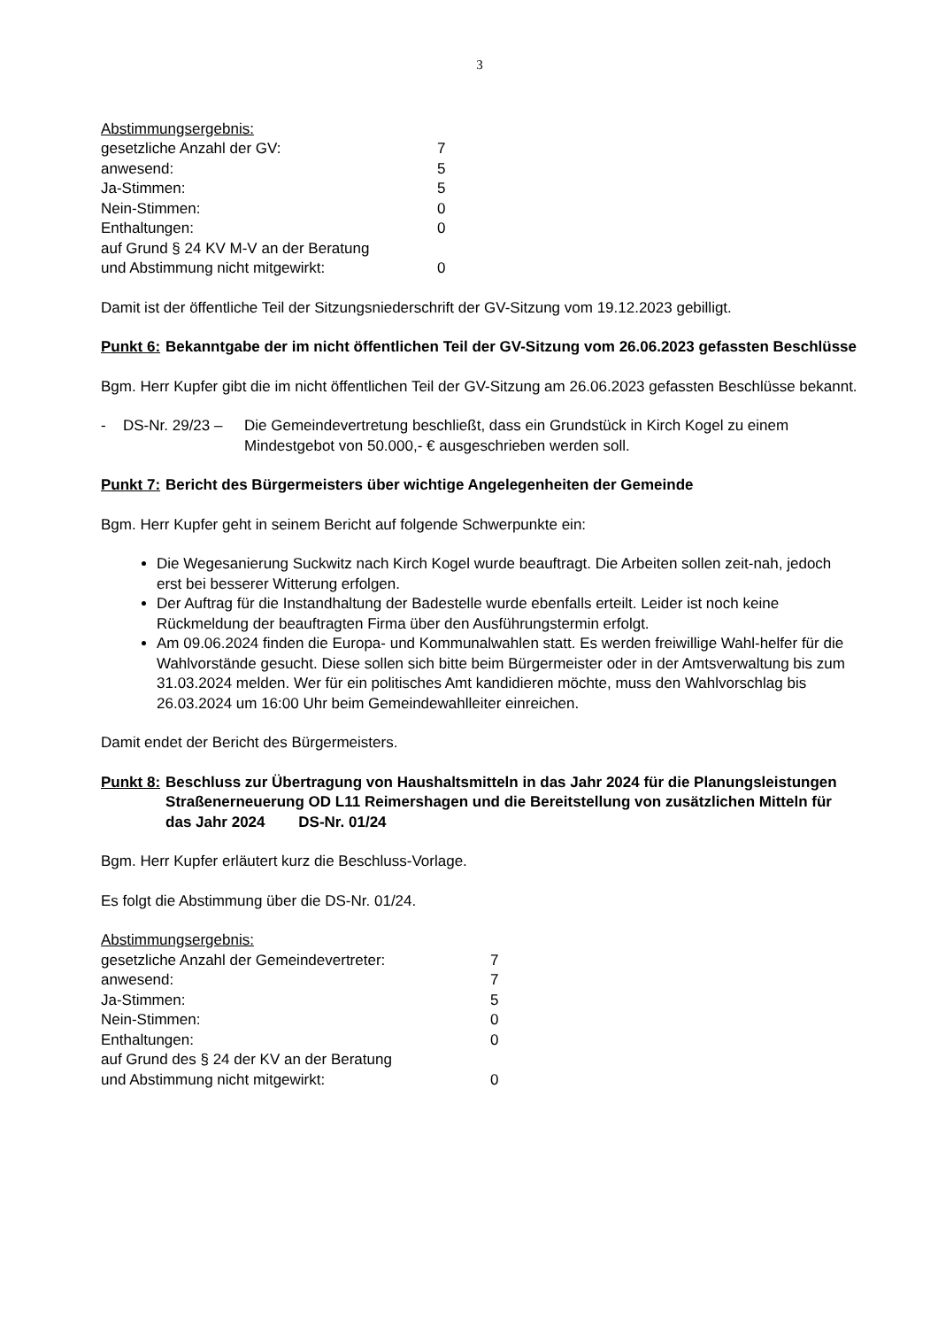3
Abstimmungsergebnis:
gesetzliche Anzahl der GV: 7
anwesend: 5
Ja-Stimmen: 5
Nein-Stimmen: 0
Enthaltungen: 0
auf Grund § 24 KV M-V an der Beratung
und Abstimmung nicht mitgewirkt: 0
Damit ist der öffentliche Teil der Sitzungsniederschrift der GV-Sitzung vom 19.12.2023 gebilligt.
Punkt 6: Bekanntgabe der im nicht öffentlichen Teil der GV-Sitzung vom 26.06.2023 gefassten Beschlüsse
Bgm. Herr Kupfer gibt die im nicht öffentlichen Teil der GV-Sitzung am 26.06.2023 gefassten Beschlüsse bekannt.
- DS-Nr. 29/23 – Die Gemeindevertretung beschließt, dass ein Grundstück in Kirch Kogel zu einem Mindestgebot von 50.000,- € ausgeschrieben werden soll.
Punkt 7: Bericht des Bürgermeisters über wichtige Angelegenheiten der Gemeinde
Bgm. Herr Kupfer geht in seinem Bericht auf folgende Schwerpunkte ein:
Die Wegesanierung Suckwitz nach Kirch Kogel wurde beauftragt. Die Arbeiten sollen zeit-nah, jedoch erst bei besserer Witterung erfolgen.
Der Auftrag für die Instandhaltung der Badestelle wurde ebenfalls erteilt. Leider ist noch keine Rückmeldung der beauftragten Firma über den Ausführungstermin erfolgt.
Am 09.06.2024 finden die Europa- und Kommunalwahlen statt. Es werden freiwillige Wahl-helfer für die Wahlvorstände gesucht. Diese sollen sich bitte beim Bürgermeister oder in der Amtsverwaltung bis zum 31.03.2024 melden. Wer für ein politisches Amt kandidieren möchte, muss den Wahlvorschlag bis 26.03.2024 um 16:00 Uhr beim Gemeindewahlleiter einreichen.
Damit endet der Bericht des Bürgermeisters.
Punkt 8: Beschluss zur Übertragung von Haushaltsmitteln in das Jahr 2024 für die Planungsleistungen Straßenerneuerung OD L11 Reimershagen und die Bereitstellung von zusätzlichen Mitteln für das Jahr 2024 DS-Nr. 01/24
Bgm. Herr Kupfer erläutert kurz die Beschluss-Vorlage.
Es folgt die Abstimmung über die DS-Nr. 01/24.
Abstimmungsergebnis:
gesetzliche Anzahl der Gemeindevertreter: 7
anwesend: 7
Ja-Stimmen: 5
Nein-Stimmen: 0
Enthaltungen: 0
auf Grund des § 24 der KV an der Beratung
und Abstimmung nicht mitgewirkt: 0